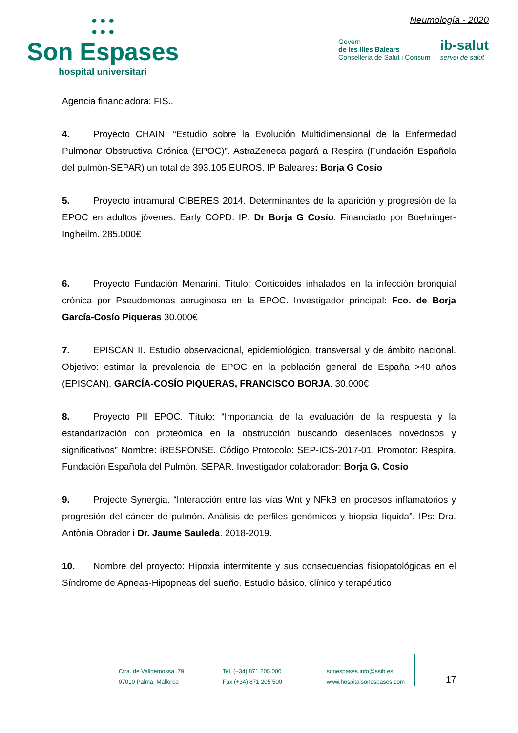● ● ●
● ● ●
Son Espases
hospital universitari
Neumología - 2020
Govern
de les Illes Balears
Conselleria de Salut i Consum
ib-salut
servei de salut
Agencia financiadora: FIS..
4. Proyecto CHAIN: “Estudio sobre la Evolución Multidimensional de la Enfermedad Pulmonar Obstructiva Crónica (EPOC)”. AstraZeneca pagará a Respira (Fundación Española del pulmón-SEPAR) un total de 393.105 EUROS. IP Baleares: Borja G Cosío
5. Proyecto intramural CIBERES 2014. Determinantes de la aparición y progresión de la EPOC en adultos jóvenes: Early COPD. IP: Dr Borja G Cosío. Financiado por Boehringer-Ingheilm. 285.000€
6. Proyecto Fundación Menarini. Título: Corticoides inhalados en la infección bronquial crónica por Pseudomonas aeruginosa en la EPOC. Investigador principal: Fco. de Borja García-Cosío Piqueras 30.000€
7. EPISCAN II. Estudio observacional, epidemiológico, transversal y de ámbito nacional. Objetivo: estimar la prevalencia de EPOC en la población general de España >40 años (EPISCAN). GARCÍA-COSÍO PIQUERAS, FRANCISCO BORJA. 30.000€
8. Proyecto PII EPOC. Título: “Importancia de la evaluación de la respuesta y la estandarización con proteómica en la obstrucción buscando desenlaces novedosos y significativos” Nombre: iRESPONSE. Código Protocolo: SEP-ICS-2017-01. Promotor: Respira. Fundación Española del Pulmón. SEPAR. Investigador colaborador: Borja G. Cosío
9. Projecte Synergia. “Interacción entre las vías Wnt y NFkB en procesos inflamatorios y progresión del cáncer de pulmón. Análisis de perfiles genómicos y biopsia líquida”. IPs: Dra. Antònia Obrador i Dr. Jaume Sauleda. 2018-2019.
10. Nombre del proyecto: Hipoxia intermitente y sus consecuencias fisiopatológicas en el Síndrome de Apneas-Hipopneas del sueño. Estudio básico, clínico y terapéutico
Ctra. de Valldemossa, 79
07010 Palma. Mallorca
Tel. (+34) 871 205 000
Fax (+34) 871 205 500
sonespases.info@ssib.es
www.hospitalsonespases.com
17